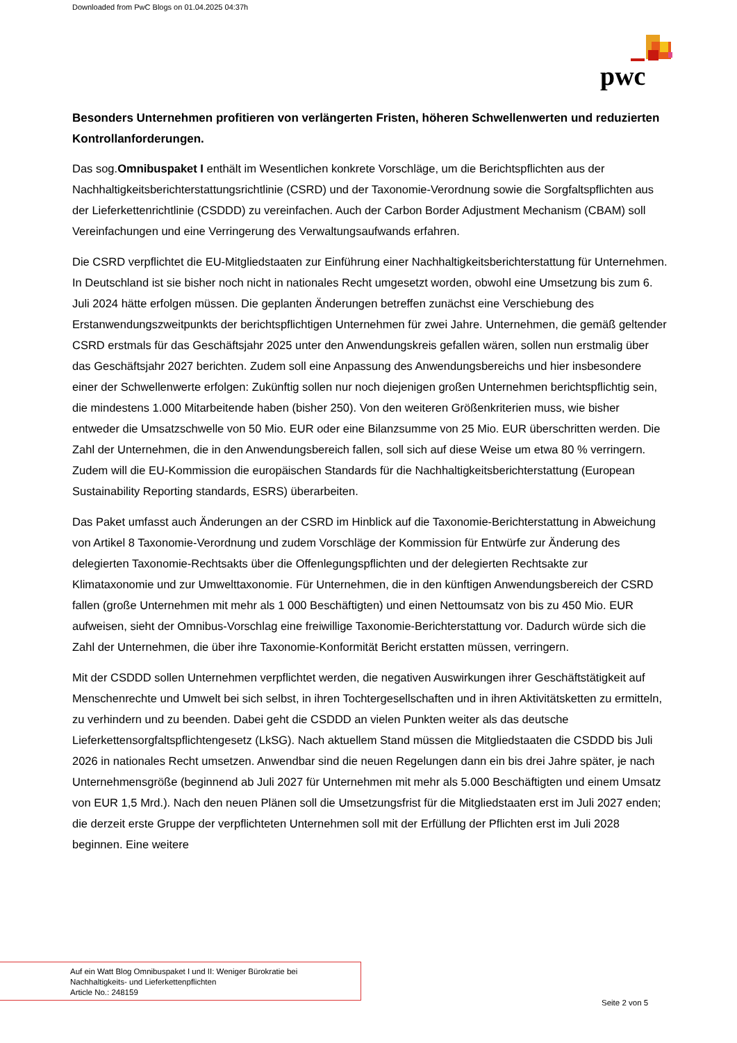Downloaded from PwC Blogs on 01.04.2025 04:37h
pwc
Besonders Unternehmen profitieren von verlängerten Fristen, höheren Schwellenwerten und reduzierten Kontrollanforderungen.
Das sog.Omnibuspaket I enthält im Wesentlichen konkrete Vorschläge, um die Berichtspflichten aus der Nachhaltigkeitsberichterstattungsrichtlinie (CSRD) und der Taxonomie-Verordnung sowie die Sorgfaltspflichten aus der Lieferkettenrichtlinie (CSDDD) zu vereinfachen. Auch der Carbon Border Adjustment Mechanism (CBAM) soll Vereinfachungen und eine Verringerung des Verwaltungsaufwands erfahren.
Die CSRD verpflichtet die EU-Mitgliedstaaten zur Einführung einer Nachhaltigkeitsberichterstattung für Unternehmen. In Deutschland ist sie bisher noch nicht in nationales Recht umgesetzt worden, obwohl eine Umsetzung bis zum 6. Juli 2024 hätte erfolgen müssen. Die geplanten Änderungen betreffen zunächst eine Verschiebung des Erstanwendungszweitpunkts der berichtspflichtigen Unternehmen für zwei Jahre. Unternehmen, die gemäß geltender CSRD erstmals für das Geschäftsjahr 2025 unter den Anwendungskreis gefallen wären, sollen nun erstmalig über das Geschäftsjahr 2027 berichten. Zudem soll eine Anpassung des Anwendungsbereichs und hier insbesondere einer der Schwellenwerte erfolgen: Zukünftig sollen nur noch diejenigen großen Unternehmen berichtspflichtig sein, die mindestens 1.000 Mitarbeitende haben (bisher 250). Von den weiteren Größenkriterien muss, wie bisher entweder die Umsatzschwelle von 50 Mio. EUR oder eine Bilanzsumme von 25 Mio. EUR überschritten werden. Die Zahl der Unternehmen, die in den Anwendungsbereich fallen, soll sich auf diese Weise um etwa 80 % verringern. Zudem will die EU-Kommission die europäischen Standards für die Nachhaltigkeitsberichterstattung (European Sustainability Reporting standards, ESRS) überarbeiten.
Das Paket umfasst auch Änderungen an der CSRD im Hinblick auf die Taxonomie-Berichterstattung in Abweichung von Artikel 8 Taxonomie-Verordnung und zudem Vorschläge der Kommission für Entwürfe zur Änderung des delegierten Taxonomie-Rechtsakts über die Offenlegungspflichten und der delegierten Rechtsakte zur Klimataxonomie und zur Umwelttaxonomie. Für Unternehmen, die in den künftigen Anwendungsbereich der CSRD fallen (große Unternehmen mit mehr als 1 000 Beschäftigten) und einen Nettoumsatz von bis zu 450 Mio. EUR aufweisen, sieht der Omnibus-Vorschlag eine freiwillige Taxonomie-Berichterstattung vor. Dadurch würde sich die Zahl der Unternehmen, die über ihre Taxonomie-Konformität Bericht erstatten müssen, verringern.
Mit der CSDDD sollen Unternehmen verpflichtet werden, die negativen Auswirkungen ihrer Geschäftstätigkeit auf Menschenrechte und Umwelt bei sich selbst, in ihren Tochtergesellschaften und in ihren Aktivitätsketten zu ermitteln, zu verhindern und zu beenden. Dabei geht die CSDDD an vielen Punkten weiter als das deutsche Lieferkettensorgfaltspflichtengesetz (LkSG). Nach aktuellem Stand müssen die Mitgliedstaaten die CSDDD bis Juli 2026 in nationales Recht umsetzen. Anwendbar sind die neuen Regelungen dann ein bis drei Jahre später, je nach Unternehmensgröße (beginnend ab Juli 2027 für Unternehmen mit mehr als 5.000 Beschäftigten und einem Umsatz von EUR 1,5 Mrd.). Nach den neuen Plänen soll die Umsetzungsfrist für die Mitgliedstaaten erst im Juli 2027 enden; die derzeit erste Gruppe der verpflichteten Unternehmen soll mit der Erfüllung der Pflichten erst im Juli 2028 beginnen. Eine weitere
Auf ein Watt Blog Omnibuspaket I und II: Weniger Bürokratie bei
Nachhaltigkeits- und Lieferkettenpflichten
Article No.: 248159
Seite 2 von 5